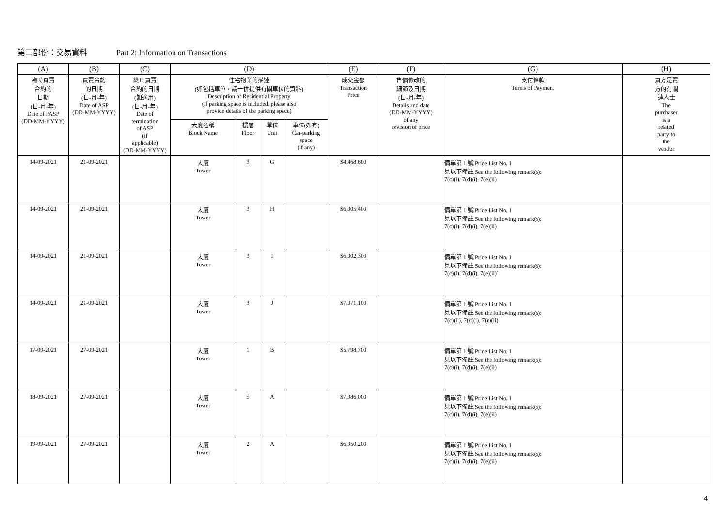第二部份：交易資料 Part 2: Information on Transactions
| (A) | (B) | (C) | (D) | | | | (E) | (F) | (G) | (H) |
| --- | --- | --- | --- | --- | --- | --- | --- | --- | --- | --- |
| 臨時買賣 合約的 日期 (日-月-年) Date of PASP (DD-MM-YYYY) | 買賣合約 的日期 (日-月-年) Date of ASP (DD-MM-YYYY) | 終止買賣 合約的日期 (如適用) (日-月-年) Date of termination of ASP (if applicable) (DD-MM-YYYY) | 住宅物業的描述 (如包括車位，請一併提供有關車位的資料) Description of Residential Property (if parking space is included, please also provide details of the parking space) | | | | 成交金額 Transaction Price | 售價修改的 細節及日期 (日-月-年) Details and date (DD-MM-YYYY) of any revision of price | 支付條款 Terms of Payment | 買方是賣 方的有關 連人士 The purchaser is a related party to the vendor |
| | | | 大廈名稱 Block Name | 樓層 Floor | 單位 Unit | 車位(如有) Car-parking space (if any) | | | | |
| 14-09-2021 | 21-09-2021 | | 大廈 Tower | 3 | G | | $4,468,600 | | 價單第 1 號 Price List No. 1 見以下備註 See the following remark(s): 7(c)(i), 7(d)(i), 7(e)(ii) | |
| 14-09-2021 | 21-09-2021 | | 大廈 Tower | 3 | H | | $6,005,400 | | 價單第 1 號 Price List No. 1 見以下備註 See the following remark(s): 7(c)(i), 7(d)(i), 7(e)(ii) | |
| 14-09-2021 | 21-09-2021 | | 大廈 Tower | 3 | I | | $6,002,300 | | 價單第 1 號 Price List No. 1 見以下備註 See the following remark(s): 7(c)(i), 7(d)(i), 7(e)(ii)` | |
| 14-09-2021 | 21-09-2021 | | 大廈 Tower | 3 | J | | $7,071,100 | | 價單第 1 號 Price List No. 1 見以下備註 See the following remark(s): 7(c)(ii), 7(d)(i), 7(e)(ii) | |
| 17-09-2021 | 27-09-2021 | | 大廈 Tower | 1 | B | | $5,798,700 | | 價單第 1 號 Price List No. 1 見以下備註 See the following remark(s): 7(c)(i), 7(d)(i), 7(e)(ii) | |
| 18-09-2021 | 27-09-2021 | | 大廈 Tower | 5 | A | | $7,986,000 | | 價單第 1 號 Price List No. 1 見以下備註 See the following remark(s): 7(c)(i), 7(d)(i), 7(e)(ii) | |
| 19-09-2021 | 27-09-2021 | | 大廈 Tower | 2 | A | | $6,950,200 | | 價單第 1 號 Price List No. 1 見以下備註 See the following remark(s): 7(c)(i), 7(d)(i), 7(e)(ii) | |
4